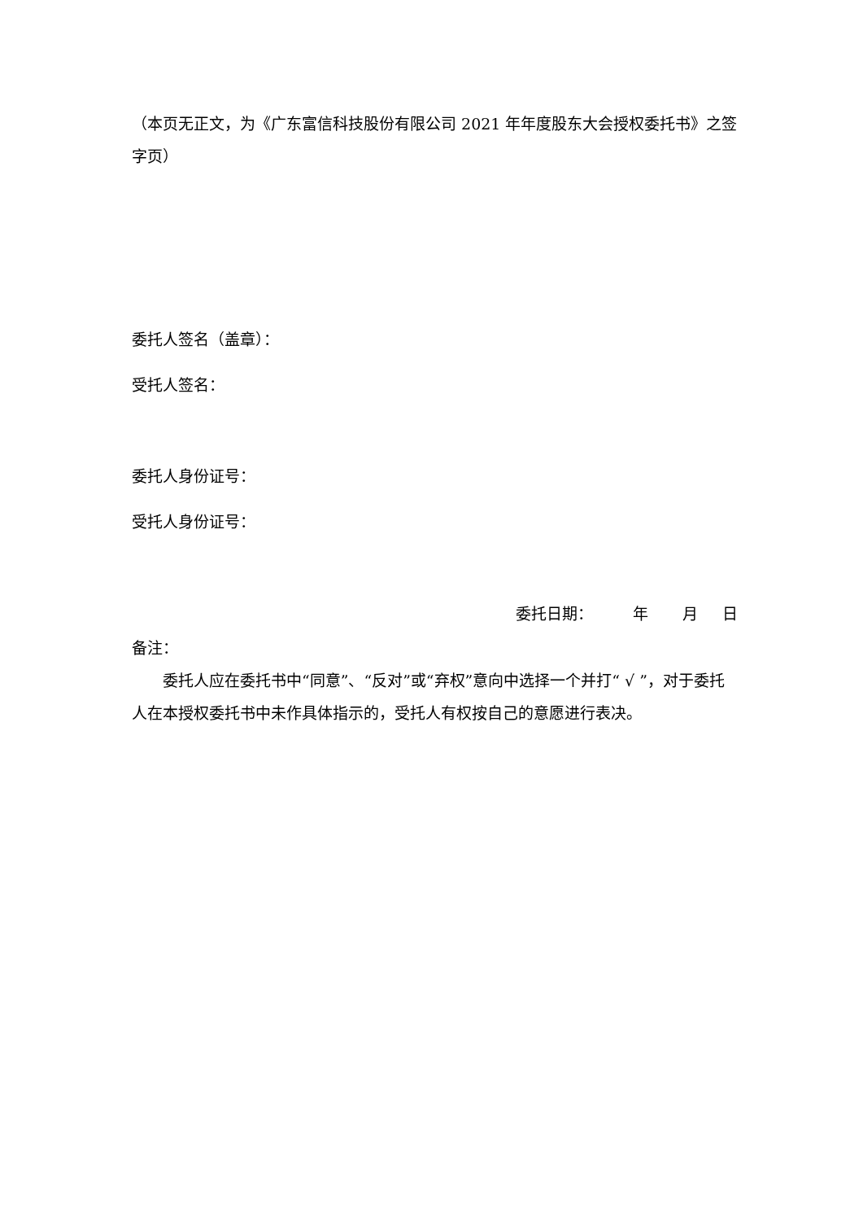（本页无正文，为《广东富信科技股份有限公司 2021 年年度股东大会授权委托书》之签字页）
委托人签名（盖章）：
受托人签名：
委托人身份证号：
受托人身份证号：
委托日期： 年 月 日
备注：
委托人应在委托书中“同意”、“反对”或“弃权”意向中选择一个并打“ √ ”，对于委托人在本授权委托书中未作具体指示的，受托人有权按自己的意愿进行表决。